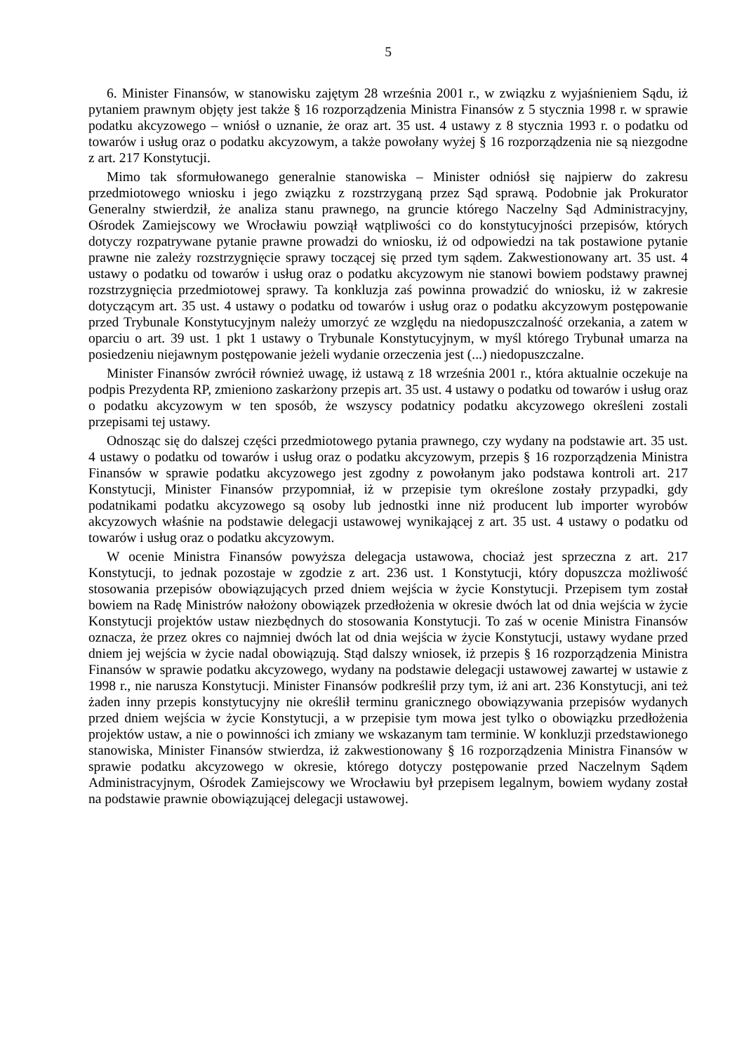5
6. Minister Finansów, w stanowisku zajętym 28 września 2001 r., w związku z wyjaśnieniem Sądu, iż pytaniem prawnym objęty jest także § 16 rozporządzenia Ministra Finansów z 5 stycznia 1998 r. w sprawie podatku akcyzowego – wniósł o uznanie, że oraz art. 35 ust. 4 ustawy z 8 stycznia 1993 r. o podatku od towarów i usług oraz o podatku akcyzowym, a także powołany wyżej § 16 rozporządzenia nie są niezgodne z art. 217 Konstytucji.
Mimo tak sformułowanego generalnie stanowiska – Minister odniósł się najpierw do zakresu przedmiotowego wniosku i jego związku z rozstrzyganą przez Sąd sprawą. Podobnie jak Prokurator Generalny stwierdził, że analiza stanu prawnego, na gruncie którego Naczelny Sąd Administracyjny, Ośrodek Zamiejscowy we Wrocławiu powziął wątpliwości co do konstytucyjności przepisów, których dotyczy rozpatrywane pytanie prawne prowadzi do wniosku, iż od odpowiedzi na tak postawione pytanie prawne nie zależy rozstrzygnięcie sprawy toczącej się przed tym sądem. Zakwestionowany art. 35 ust. 4 ustawy o podatku od towarów i usług oraz o podatku akcyzowym nie stanowi bowiem podstawy prawnej rozstrzygnięcia przedmiotowej sprawy. Ta konkluzja zaś powinna prowadzić do wniosku, iż w zakresie dotyczącym art. 35 ust. 4 ustawy o podatku od towarów i usług oraz o podatku akcyzowym postępowanie przed Trybunale Konstytucyjnym należy umorzyć ze względu na niedopuszczalność orzekania, a zatem w oparciu o art. 39 ust. 1 pkt 1 ustawy o Trybunale Konstytucyjnym, w myśl którego Trybunał umarza na posiedzeniu niejawnym postępowanie jeżeli wydanie orzeczenia jest (...) niedopuszczalne.
Minister Finansów zwrócił również uwagę, iż ustawą z 18 września 2001 r., która aktualnie oczekuje na podpis Prezydenta RP, zmieniono zaskarżony przepis art. 35 ust. 4 ustawy o podatku od towarów i usług oraz o podatku akcyzowym w ten sposób, że wszyscy podatnicy podatku akcyzowego określeni zostali przepisami tej ustawy.
Odnosząc się do dalszej części przedmiotowego pytania prawnego, czy wydany na podstawie art. 35 ust. 4 ustawy o podatku od towarów i usług oraz o podatku akcyzowym, przepis § 16 rozporządzenia Ministra Finansów w sprawie podatku akcyzowego jest zgodny z powołanym jako podstawa kontroli art. 217 Konstytucji, Minister Finansów przypomniał, iż w przepisie tym określone zostały przypadki, gdy podatnikami podatku akcyzowego są osoby lub jednostki inne niż producent lub importer wyrobów akcyzowych właśnie na podstawie delegacji ustawowej wynikającej z art. 35 ust. 4 ustawy o podatku od towarów i usług oraz o podatku akcyzowym.
W ocenie Ministra Finansów powyższa delegacja ustawowa, chociaż jest sprzeczna z art. 217 Konstytucji, to jednak pozostaje w zgodzie z art. 236 ust. 1 Konstytucji, który dopuszcza możliwość stosowania przepisów obowiązujących przed dniem wejścia w życie Konstytucji. Przepisem tym został bowiem na Radę Ministrów nałożony obowiązek przedłożenia w okresie dwóch lat od dnia wejścia w życie Konstytucji projektów ustaw niezbędnych do stosowania Konstytucji. To zaś w ocenie Ministra Finansów oznacza, że przez okres co najmniej dwóch lat od dnia wejścia w życie Konstytucji, ustawy wydane przed dniem jej wejścia w życie nadal obowiązują. Stąd dalszy wniosek, iż przepis § 16 rozporządzenia Ministra Finansów w sprawie podatku akcyzowego, wydany na podstawie delegacji ustawowej zawartej w ustawie z 1998 r., nie narusza Konstytucji. Minister Finansów podkreślił przy tym, iż ani art. 236 Konstytucji, ani też żaden inny przepis konstytucyjny nie określił terminu granicznego obowiązywania przepisów wydanych przed dniem wejścia w życie Konstytucji, a w przepisie tym mowa jest tylko o obowiązku przedłożenia projektów ustaw, a nie o powinności ich zmiany we wskazanym tam terminie. W konkluzji przedstawionego stanowiska, Minister Finansów stwierdza, iż zakwestionowany § 16 rozporządzenia Ministra Finansów w sprawie podatku akcyzowego w okresie, którego dotyczy postępowanie przed Naczelnym Sądem Administracyjnym, Ośrodek Zamiejscowy we Wrocławiu był przepisem legalnym, bowiem wydany został na podstawie prawnie obowiązującej delegacji ustawowej.